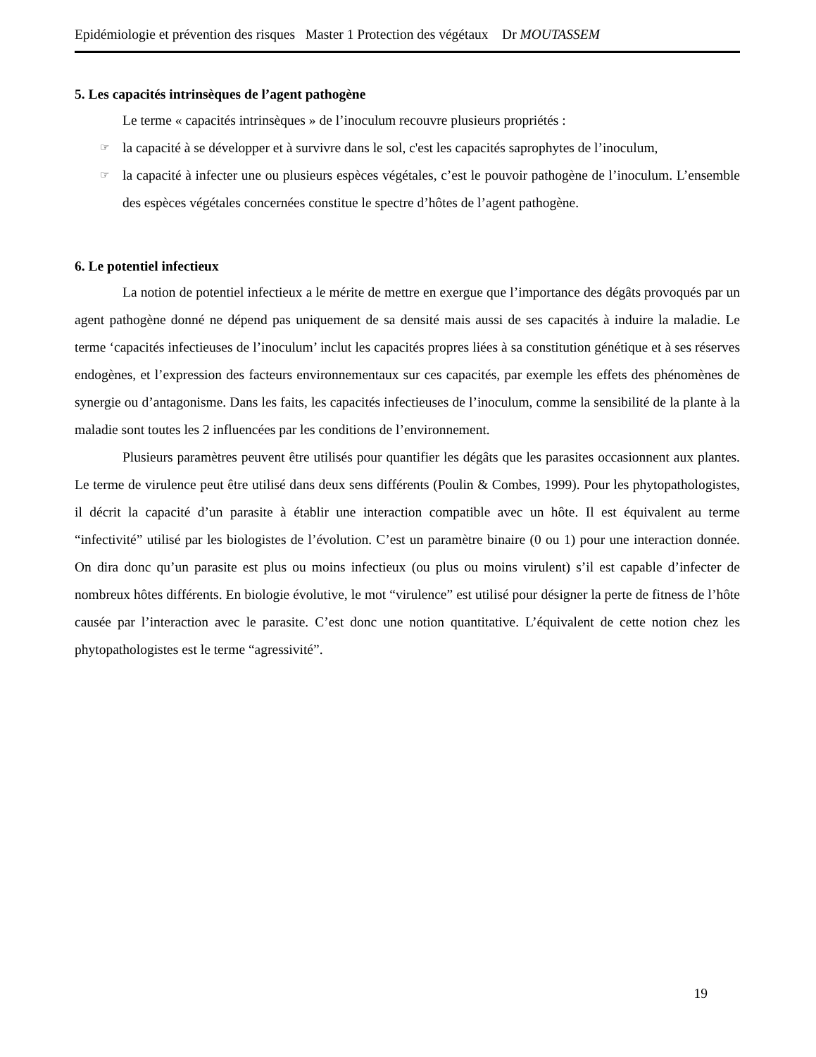Epidémiologie et prévention des risques Master 1 Protection des végétaux Dr MOUTASSEM
5. Les capacités intrinsèques de l’agent pathogène
Le terme « capacités intrinsèques » de l’inoculum recouvre plusieurs propriétés :
☞ la capacité à se développer et à survivre dans le sol, c'est les capacités saprophytes de l’inoculum,
☞ la capacité à infecter une ou plusieurs espèces végétales, c’est le pouvoir pathogène de l’inoculum. L’ensemble des espèces végétales concernées constitue le spectre d’hôtes de l’agent pathogène.
6. Le potentiel infectieux
La notion de potentiel infectieux a le mérite de mettre en exergue que l’importance des dégâts provoqués par un agent pathogène donné ne dépend pas uniquement de sa densité mais aussi de ses capacités à induire la maladie. Le terme ‘capacités infectieuses de l’inoculum’ inclut les capacités propres liées à sa constitution génétique et à ses réserves endogènes, et l’expression des facteurs environnementaux sur ces capacités, par exemple les effets des phénomènes de synergie ou d’antagonisme. Dans les faits, les capacités infectieuses de l’inoculum, comme la sensibilité de la plante à la maladie sont toutes les 2 influencées par les conditions de l’environnement.
Plusieurs paramètres peuvent être utilisés pour quantifier les dégâts que les parasites occasionnent aux plantes. Le terme de virulence peut être utilisé dans deux sens différents (Poulin & Combes, 1999). Pour les phytopathologistes, il décrit la capacité d’un parasite à établir une interaction compatible avec un hôte. Il est équivalent au terme “infectivité” utilisé par les biologistes de l’évolution. C’est un paramètre binaire (0 ou 1) pour une interaction donnée. On dira donc qu’un parasite est plus ou moins infectieux (ou plus ou moins virulent) s’il est capable d’infecter de nombreux hôtes différents. En biologie évolutive, le mot “virulence” est utilisé pour désigner la perte de fitness de l’hôte causée par l’interaction avec le parasite. C’est donc une notion quantitative. L’équivalent de cette notion chez les phytopathologistes est le terme “agressivité”.
19